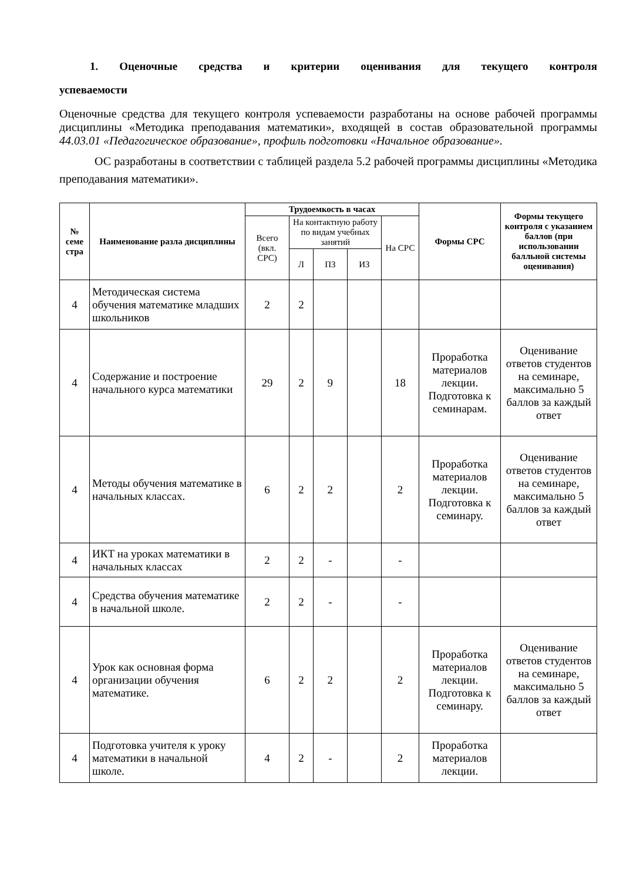1. Оценочные средства и критерии оценивания для текущего контроля
успеваемости
Оценочные средства для текущего контроля успеваемости разработаны на основе рабочей программы дисциплины «Методика преподавания математики», входящей в состав образовательной программы 44.03.01 «Педагогическое образование», профиль подготовки «Начальное образование».
ОС разработаны в соответствии с таблицей раздела 5.2 рабочей программы дисциплины «Методика преподавания математики».
| № семе стра | Наименование разла дисциплины | Трудоемкость в часах | | | | | Формы СРС | Формы текущего контроля с указанием баллов (при использовании балльной системы оценивания) |
| --- | --- | --- | --- | --- | --- | --- | --- | --- |
| | | Всего (вкл. СРС) | На контактную работу по видам учебных занятий | | | На СРС | | |
| | | | Л | ПЗ | ИЗ | | | |
| 4 | Методическая система обучения математике младших школьников | 2 | 2 | | | | | |
| 4 | Содержание и построение начального курса математики | 29 | 2 | 9 | | 18 | Проработка материалов лекции. Подготовка к семинарам. | Оценивание ответов студентов на семинаре, максимально 5 баллов за каждый ответ |
| 4 | Методы обучения математике в начальных классах. | 6 | 2 | 2 | | 2 | Проработка материалов лекции. Подготовка к семинару. | Оценивание ответов студентов на семинаре, максимально 5 баллов за каждый ответ |
| 4 | ИКТ на уроках математики в начальных классах | 2 | 2 | - | | - | | |
| 4 | Средства обучения математике в начальной школе. | 2 | 2 | - | | - | | |
| 4 | Урок как основная форма организации обучения математике. | 6 | 2 | 2 | | 2 | Проработка материалов лекции. Подготовка к семинару. | Оценивание ответов студентов на семинаре, максимально 5 баллов за каждый ответ |
| 4 | Подготовка учителя к уроку математики в начальной школе. | 4 | 2 | - | | 2 | Проработка материалов лекции. | |